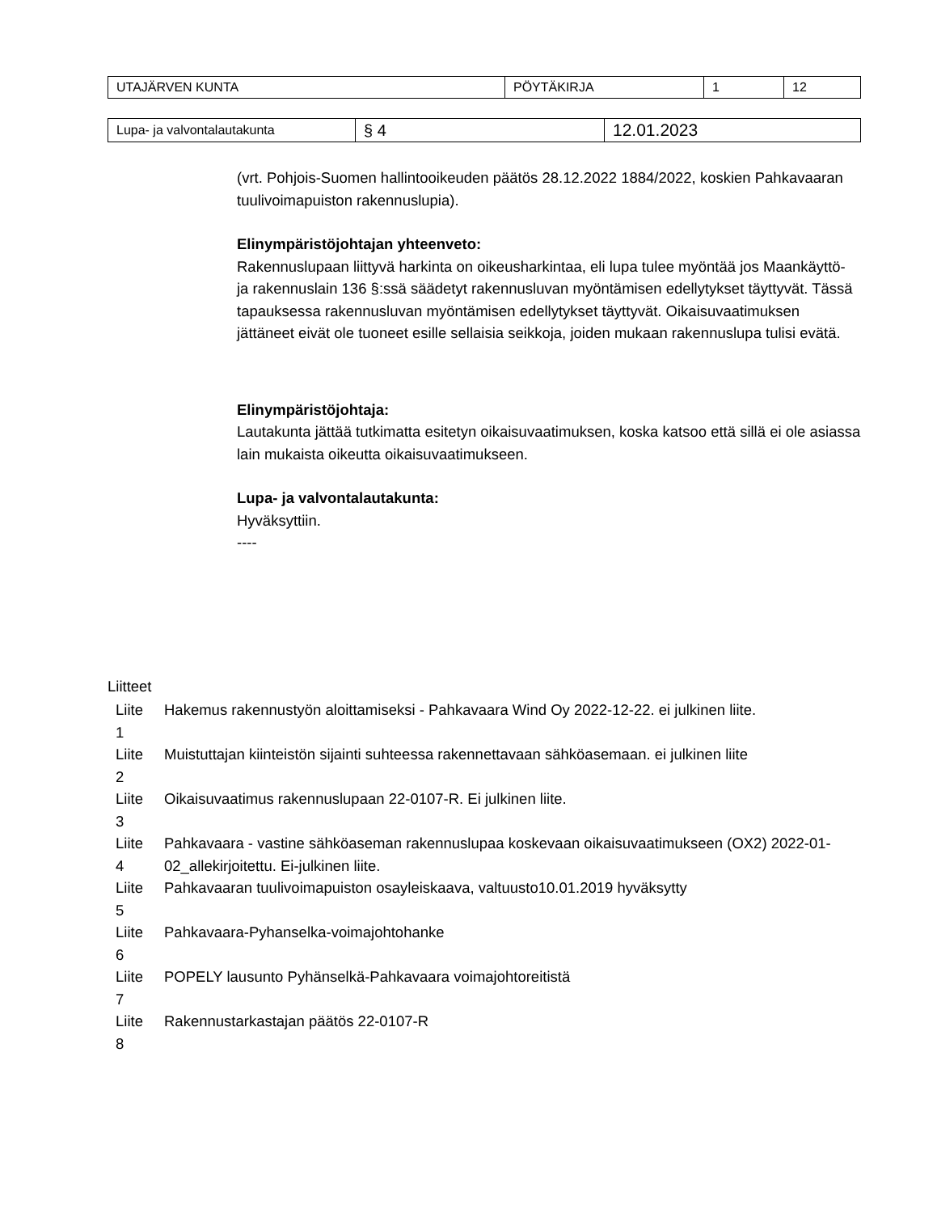| UTAJÄRVEN KUNTA | PÖYTÄKIRJA | 1 | 12 |
| Lupa- ja valvontalautakunta | § 4 | 12.01.2023 |
(vrt. Pohjois-Suomen hallintooikeuden päätös 28.12.2022 1884/2022, koskien Pahkavaaran tuulivoimapuiston rakennuslupia).
Elinympäristöjohtajan yhteenveto:
Rakennuslupaan liittyvä harkinta on oikeusharkintaa, eli lupa tulee myöntää jos Maankäyttö- ja rakennuslain 136 §:ssä säädetyt rakennusluvan myöntämisen edellytykset täyttyvät. Tässä tapauksessa rakennusluvan myöntämisen edellytykset täyttyvät. Oikaisuvaatimuksen jättäneet eivät ole tuoneet esille sellaisia seikkoja, joiden mukaan rakennuslupa tulisi evätä.
Elinympäristöjohtaja:
Lautakunta jättää tutkimatta esitetyn oikaisuvaatimuksen, koska katsoo että sillä ei ole asiassa lain mukaista oikeutta oikaisuvaatimukseen.
Lupa- ja valvontalautakunta:
Hyväksyttiin.
----
Liitteet
| Liite 1 | Hakemus rakennustyön aloittamiseksi - Pahkavaara Wind Oy 2022-12-22. ei julkinen liite. |
| Liite 2 | Muistuttajan kiinteistön sijainti suhteessa rakennettavaan sähköasemaan. ei julkinen liite |
| Liite 3 | Oikaisuvaatimus rakennuslupaan 22-0107-R. Ei julkinen liite. |
| Liite 4 | Pahkavaara - vastine sähköaseman rakennuslupaa koskevaan oikaisuvaatimukseen (OX2) 2022-01-02_allekirjoitettu. Ei-julkinen liite. |
| Liite 5 | Pahkavaaran tuulivoimapuiston osayleiskaava, valtuusto10.01.2019 hyväksytty |
| Liite 6 | Pahkavaara-Pyhanselka-voimajohtohanke |
| Liite 7 | POPELY lausunto Pyhänselkä-Pahkavaara voimajohtoreitistä |
| Liite 8 | Rakennustarkastajan päätös 22-0107-R |